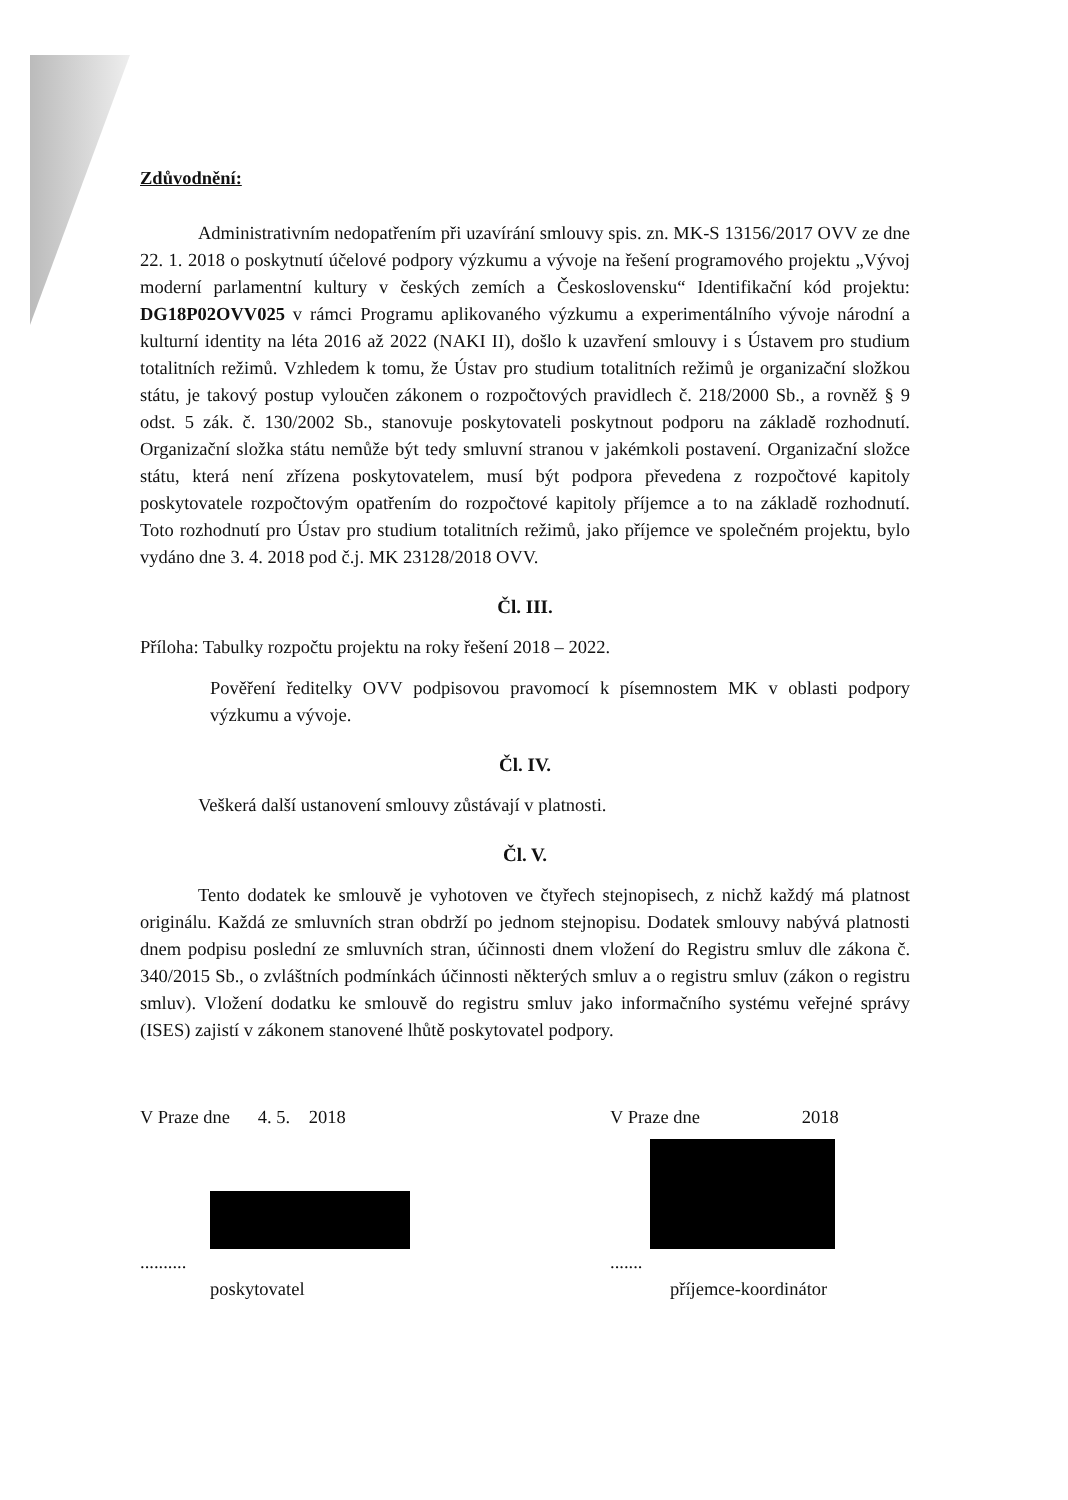Zdůvodnění:
Administrativním nedopatřením při uzavírání smlouvy spis. zn. MK-S 13156/2017 OVV ze dne 22. 1. 2018 o poskytnutí účelové podpory výzkumu a vývoje na řešení programového projektu „Vývoj moderní parlamentní kultury v českých zemích a Československu“ Identifikační kód projektu: DG18P02OVV025 v rámci Programu aplikovaného výzkumu a experimentálního vývoje národní a kulturní identity na léta 2016 až 2022 (NAKI II), došlo k uzavření smlouvy i s Ústavem pro studium totalitních režimů. Vzhledem k tomu, že Ústav pro studium totalitních režimů je organizační složkou státu, je takový postup vyloučen zákonem o rozpočtových pravidlech č. 218/2000 Sb., a rovněž § 9 odst. 5 zák. č. 130/2002 Sb., stanovuje poskytovateli poskytnout podporu na základě rozhodnutí. Organizační složka státu nemůže být tedy smluvní stranou v jakémkoli postavení. Organizační složce státu, která není zřízena poskytovatelem, musí být podpora převedena z rozpočtové kapitoly poskytovatele rozpočtovým opatřením do rozpočtové kapitoly příjemce a to na základě rozhodnutí. Toto rozhodnutí pro Ústav pro studium totalitních režimů, jako příjemce ve společném projektu, bylo vydáno dne 3. 4. 2018 pod č.j. MK 23128/2018 OVV.
Čl. III.
Příloha: Tabulky rozpočtu projektu na roky řešení 2018 – 2022.
Pověření ředitelky OVV podpisovou pravomocí k písemnostem MK v oblasti podpory výzkumu a vývoje.
Čl. IV.
Veškerá další ustanovení smlouvy zůstávají v platnosti.
Čl. V.
Tento dodatek ke smlouvě je vyhotoven ve čtyřech stejnopisech, z nichž každý má platnost originálu. Každá ze smluvních stran obdrží po jednom stejnopisu. Dodatek smlouvy nabývá platnosti dnem podpisu poslední ze smluvních stran, účinnosti dnem vložení do Registru smluv dle zákona č. 340/2015 Sb., o zvláštních podmínkách účinnosti některých smluv a o registru smluv (zákon o registru smluv). Vložení dodatku ke smlouvě do registru smluv jako informačního systému veřejné správy (ISES) zajistí v zákonem stanovené lhůtě poskytovatel podpory.
V Praze dne 4. 5. 2018
..........
poskytovatel
V Praze dne 2018
.......
příjemce-koordinátor